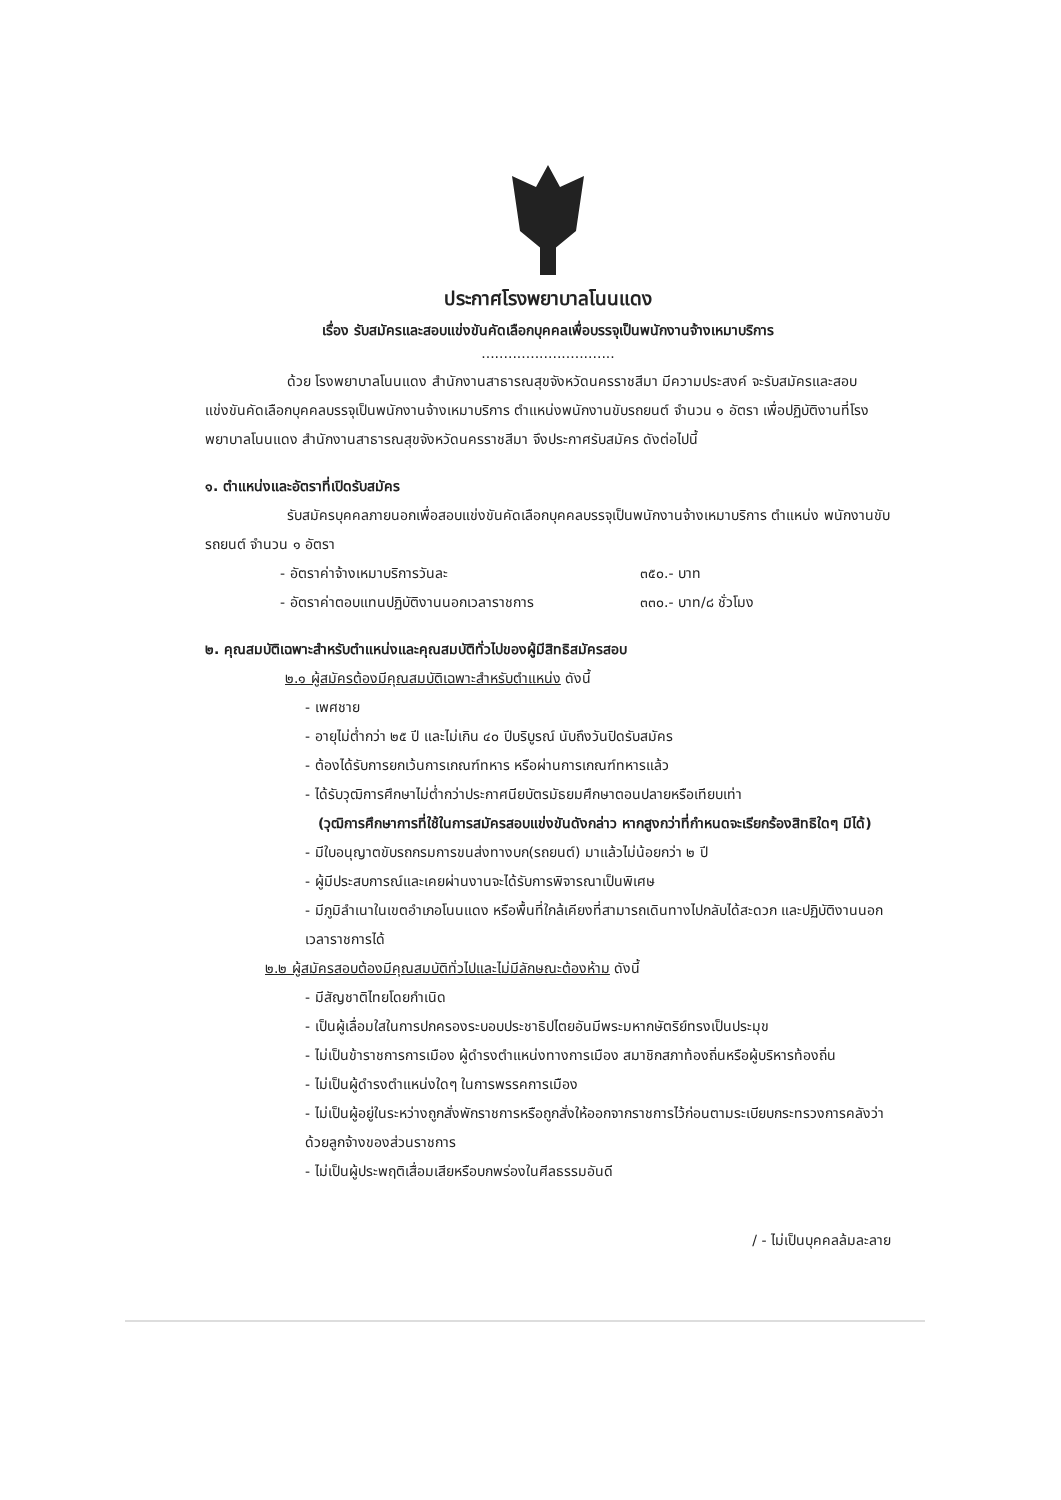ประกาศโรงพยาบาลโนนแดง
เรื่อง รับสมัครและสอบแข่งขันคัดเลือกบุคคลเพื่อบรรจุเป็นพนักงานจ้างเหมาบริการ
..............................
ด้วย โรงพยาบาลโนนแดง สำนักงานสาธารณสุขจังหวัดนครราชสีมา มีความประสงค์ จะรับสมัครและสอบแข่งขันคัดเลือกบุคคลบรรจุเป็นพนักงานจ้างเหมาบริการ ตำแหน่งพนักงานขับรถยนต์ จำนวน ๑ อัตรา เพื่อปฏิบัติงานที่โรงพยาบาลโนนแดง สำนักงานสาธารณสุขจังหวัดนครราชสีมา จึงประกาศรับสมัคร ดังต่อไปนี้
๑. ตำแหน่งและอัตราที่เปิดรับสมัคร
รับสมัครบุคคลภายนอกเพื่อสอบแข่งขันคัดเลือกบุคคลบรรจุเป็นพนักงานจ้างเหมาบริการ ตำแหน่ง พนักงานขับรถยนต์ จำนวน ๑ อัตรา
- อัตราค่าจ้างเหมาบริการวันละ ๓๕๐.- บาท
- อัตราค่าตอบแทนปฏิบัติงานนอกเวลาราชการ ๓๓๐.- บาท/๘ ชั่วโมง
๒. คุณสมบัติเฉพาะสำหรับตำแหน่งและคุณสมบัติทั่วไปของผู้มีสิทธิสมัครสอบ
๒.๑ ผู้สมัครต้องมีคุณสมบัติเฉพาะสำหรับตำแหน่ง ดังนี้
- เพศชาย
- อายุไม่ต่ำกว่า ๒๕ ปี และไม่เกิน ๔๐ ปีบริบูรณ์ นับถึงวันปิดรับสมัคร
- ต้องได้รับการยกเว้นการเกณฑ์ทหาร หรือผ่านการเกณฑ์ทหารแล้ว
- ได้รับวุฒิการศึกษาไม่ต่ำกว่าประกาศนียบัตรมัธยมศึกษาตอนปลายหรือเทียบเท่า
(วุฒิการศึกษาการที่ใช้ในการสมัครสอบแข่งขันดังกล่าว หากสูงกว่าที่กำหนดจะเรียกร้องสิทธิใดๆ มิได้)
- มีใบอนุญาตขับรถกรมการขนส่งทางบก(รถยนต์) มาแล้วไม่น้อยกว่า ๒ ปี
- ผู้มีประสบการณ์และเคยผ่านงานจะได้รับการพิจารณาเป็นพิเศษ
- มีภูมิลำเนาในเขตอำเภอโนนแดง หรือพื้นที่ใกล้เคียงที่สามารถเดินทางไปกลับได้สะดวก และปฏิบัติงานนอกเวลาราชการได้
๒.๒ ผู้สมัครสอบต้องมีคุณสมบัติทั่วไปและไม่มีลักษณะต้องห้าม ดังนี้
- มีสัญชาติไทยโดยกำเนิด
- เป็นผู้เลื่อมใสในการปกครองระบอบประชาธิปไตยอันมีพระมหากษัตริย์ทรงเป็นประมุข
- ไม่เป็นข้าราชการการเมือง ผู้ดำรงตำแหน่งทางการเมือง สมาชิกสภาท้องถิ่นหรือผู้บริหารท้องถิ่น
- ไม่เป็นผู้ดำรงตำแหน่งใดๆ ในการพรรคการเมือง
- ไม่เป็นผู้อยู่ในระหว่างถูกสั่งพักราชการหรือถูกสั่งให้ออกจากราชการไว้ก่อนตามระเบียบกระทรวงการคลังว่าด้วยลูกจ้างของส่วนราชการ
- ไม่เป็นผู้ประพฤติเสื่อมเสียหรือบกพร่องในศีลธรรมอันดี
/ - ไม่เป็นบุคคลล้มละลาย